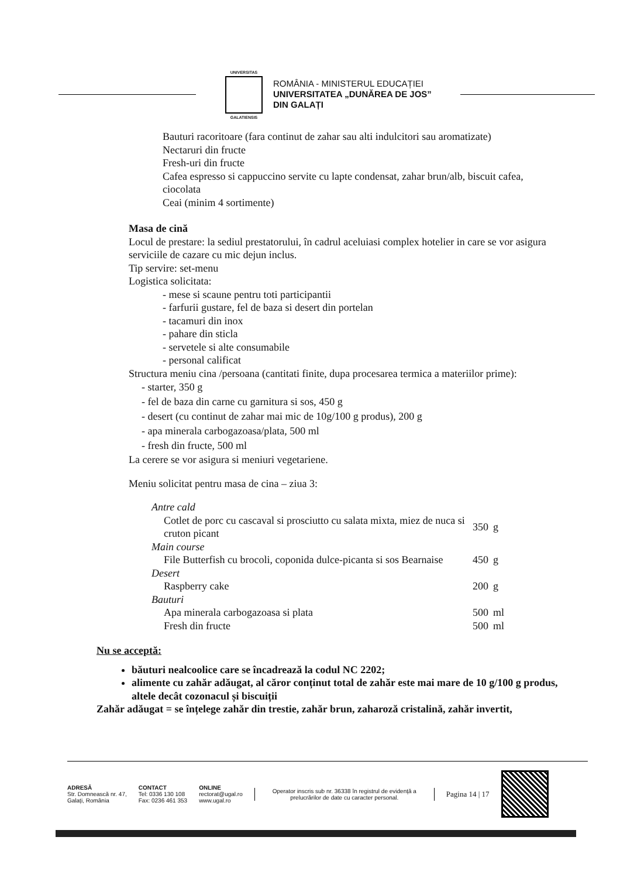UNIVERSITAS
GALATIENSIS
ROMÂNIA - MINISTERUL EDUCAȚIEI
UNIVERSITATEA „DUNĂREA DE JOS”
DIN GALAȚI
Bauturi racoritoare (fara continut de zahar sau alti indulcitori sau aromatizate)
Nectaruri din fructe
Fresh-uri din fructe
Cafea espresso si cappuccino servite cu lapte condensat, zahar brun/alb, biscuit cafea, ciocolata
Ceai (minim 4 sortimente)
Masa de cină
Locul de prestare: la sediul prestatorului, în cadrul aceluiasi complex hotelier in care se vor asigura serviciile de cazare cu mic dejun inclus.
Tip servire: set-menu
Logistica solicitata:
- mese si scaune pentru toti participantii
- farfurii gustare, fel de baza si desert din portelan
- tacamuri din inox
- pahare din sticla
- servetele si alte consumabile
- personal calificat
Structura meniu cina /persoana (cantitati finite, dupa procesarea termica a materiilor prime):
- starter, 350 g
- fel de baza din carne cu garnitura si sos, 450 g
- desert (cu continut de zahar mai mic de 10g/100 g produs), 200 g
- apa minerala carbogazoasa/plata, 500 ml
- fresh din fructe, 500 ml
La cerere se vor asigura si meniuri vegetariene.
Meniu solicitat pentru masa de cina – ziua 3:
| Antre cald | | |
| Cotlet de porc cu cascaval si prosciutto cu salata mixta, miez de nuca si cruton picant | 350 | g |
| Main course | | |
| File Butterfish cu brocoli, coponida dulce-picanta si sos Bearnaise | 450 | g |
| Desert | | |
| Raspberry cake | 200 | g |
| Bauturi | | |
| Apa minerala carbogazoasa si plata | 500 | ml |
| Fresh din fructe | 500 | ml |
Nu se acceptă:
băuturi nealcoolice care se încadrează la codul NC 2202;
alimente cu zahăr adăugat, al căror conținut total de zahăr este mai mare de 10 g/100 g produs, altele decât cozonacul și biscuiții
Zahăr adăugat = se înțelege zahăr din trestie, zahăr brun, zaharoză cristalină, zahăr invertit,
ADRESĂ
Str. Domnească nr. 47,
Galați, România
CONTACT
Tel: 0336 130 108
Fax: 0236 461 353
ONLINE
rectorat@ugal.ro
www.ugal.ro
Operator inscris sub nr. 36338 în registrul de evidență a prelucrărilor de date cu caracter personal.
Pagina 14 | 17